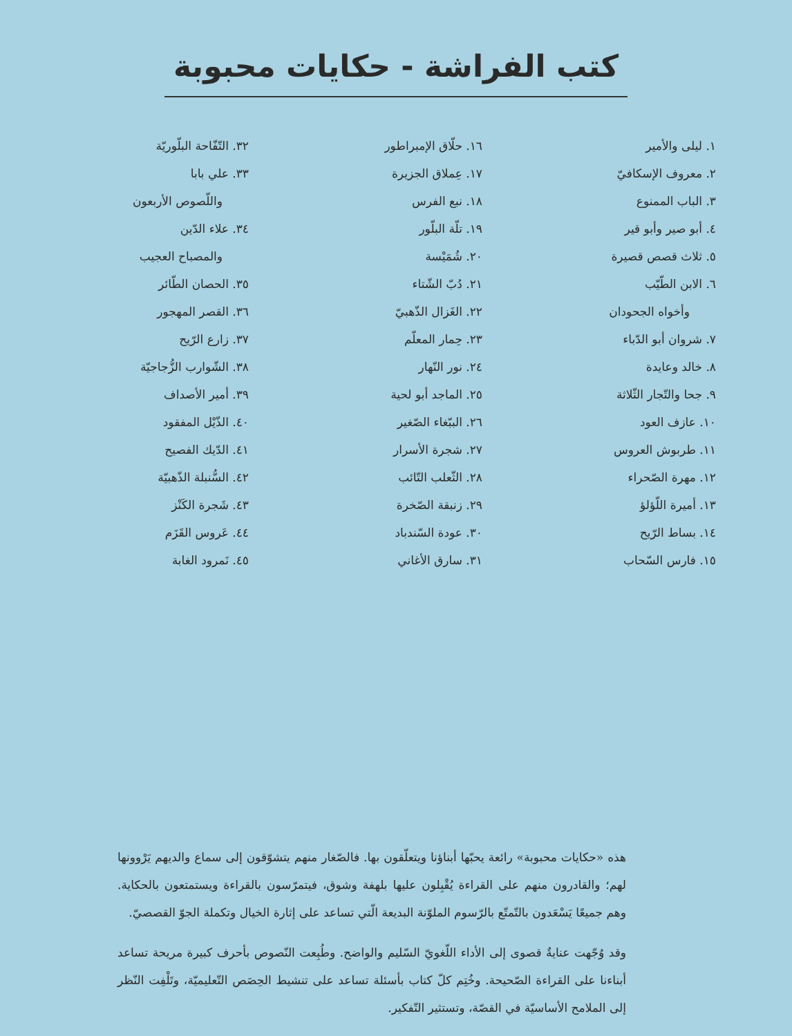كتب الفراشة - حكايات محبوبة
١. ليلى والأمير
٢. معروف الإسكافيّ
٣. الباب الممنوع
٤. أبو صير وأبو قير
٥. ثلاث قصص قصيرة
٦. الابن الطّيّب
وأخواه الجحودان
٧. شروان أبو الدّباء
٨. خالد وعايدة
٩. جحا والتّجار الثّلاثة
١٠. عازف العود
١١. طربوش العروس
١٢. مهرة الصّحراء
١٣. أميرة اللّؤلؤ
١٤. بساط الرّيح
١٥. فارس السّحاب
١٦. حلّاق الإمبراطور
١٧. عِملاق الجزيرة
١٨. نبع الفرس
١٩. تلّة البلّور
٢٠. شُمَيْسة
٢١. دُبّ الشّتاء
٢٢. الغَزال الذّهبيّ
٢٣. حِمار المعلّم
٢٤. نور النّهار
٢٥. الماجد أبو لحية
٢٦. الببّغاء الصّغير
٢٧. شجرة الأسرار
٢٨. الثّعلب التّائب
٢٩. زنبقة الصّخرة
٣٠. عودة السّندباد
٣١. سارق الأغاني
٣٢. التّفّاحة البلّوريّة
٣٣. علي بابا
واللّصوص الأربعون
٣٤. علاء الدّين
والمصباح العجيب
٣٥. الحصان الطّائر
٣٦. القصر المهجور
٣٧. زارع الرّيح
٣٨. الشّوارب الزُّجاجيّة
٣٩. أمير الأصداف
٤٠. الذّيْل المفقود
٤١. الدّيك الفصيح
٤٢. السُّنبلة الذّهبيّة
٤٣. شَجرة الكَنْز
٤٤. عَروس القَزَم
٤٥. نَمرود الغابة
هذه «حكايات محبوبة» رائعة يحبّها أبناؤنا ويتعلّقون بها. فالصّغار منهم يتشوّقون إلى سماع والديهم يَرْوونها لهم؛ والقادرون منهم على القراءة يُقْبِلون عليها بلهفة وشوق، فيتمرّسون بالقراءة ويستمتعون بالحكاية. وهم جميعًا يَسْعَدون بالتّمتّع بالرّسوم الملوّنة البديعة الّتي تساعد على إثارة الخيال وتكملة الجوّ القصصيّ.
وقد وُجّهت عنايةٌ قصوى إلى الأداء اللّغويّ السّليم والواضح. وطُبِعت النّصوص بأحرف كبيرة مريحة تساعد أبناءنا على القراءة الصّحيحة. وخُتِم كلّ كتاب بأسئلة تساعد على تنشيط الحِصَص التّعليميّة، وتَلْفِت النّظر إلى الملامح الأساسيّة في القصّة، وتستثير التّفكير.